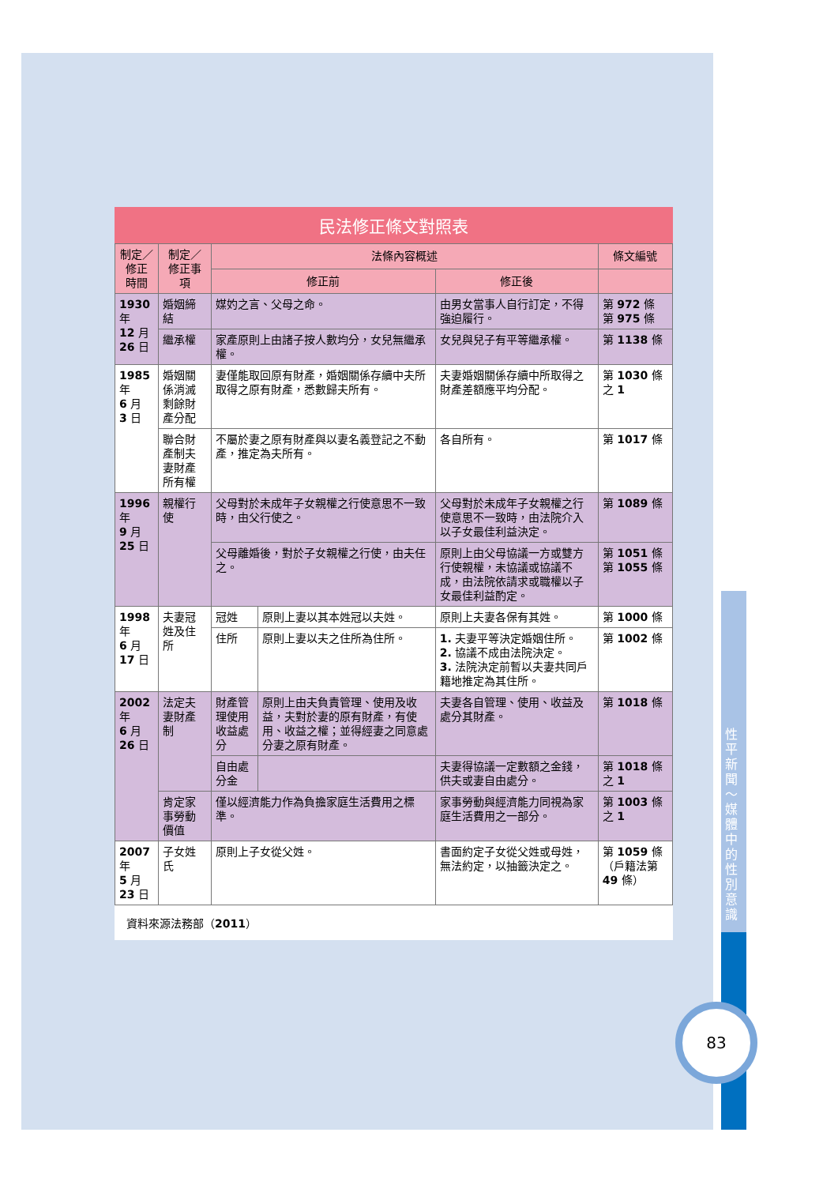民法修正條文對照表
| 制定／ 修正 時間 | 制定／修正事項 | 法條內容概述 | | | 條文編號 |
| --- | --- | --- | --- | --- | --- |
| | | 修正前 | | 修正後 | |
| 1930 年 12 月 26 日 | 婚姻締結 | 媒妁之言、父母之命。 | | 由男女當事人自行訂定，不得強迫履行。 | 第 972 條 第 975 條 |
| | 繼承權 | 家產原則上由諸子按人數均分，女兒無繼承權。 | | 女兒與兒子有平等繼承權。 | 第 1138 條 |
| 1985 年 6 月 3 日 | 婚姻關係消滅剩餘財產分配 | 妻僅能取回原有財產，婚姻關係存續中夫所取得之原有財產，悉數歸夫所有。 | | 夫妻婚姻關係存續中所取得之財產差額應平均分配。 | 第 1030 條之 1 |
| | 聯合財產制夫妻財產所有權 | 不屬於妻之原有財產與以妻名義登記之不動產，推定為夫所有。 | | 各自所有。 | 第 1017 條 |
| 1996 年 9 月 25 日 | 親權行使 | 父母對於未成年子女親權之行使意思不一致時，由父行使之。 | | 父母對於未成年子女親權之行使意思不一致時，由法院介入以子女最佳利益決定。 | 第 1089 條 |
| | | 父母離婚後，對於子女親權之行使，由夫任之。 | | 原則上由父母協議一方或雙方行使親權，未協議或協議不成，由法院依請求或職權以子女最佳利益酌定。 | 第 1051 條 第 1055 條 |
| 1998 年 6 月 17 日 | 夫妻冠姓及住所 | 冠姓 | 原則上妻以其本姓冠以夫姓。 | 原則上夫妻各保有其姓。 | 第 1000 條 |
| | | 住所 | 原則上妻以夫之住所為住所。 | 1. 夫妻平等決定婚姻住所。 2. 協議不成由法院決定。 3. 法院決定前暫以夫妻共同戶籍地推定為其住所。 | 第 1002 條 |
| 2002 年 6 月 26 日 | 法定夫妻財產制 | 財產管理使用收益處分 | 原則上由夫負責管理、使用及收益，夫對於妻的原有財產，有使用、收益之權；並得經妻之同意處分妻之原有財產。 | 夫妻各自管理、使用、收益及處分其財產。 | 第 1018 條 |
| | | 自由處分金 | | 夫妻得協議一定數額之金錢，供夫或妻自由處分。 | 第 1018 條之 1 |
| | 肯定家事勞動價值 | 僅以經濟能力作為負擔家庭生活費用之標準。 | | 家事勞動與經濟能力同視為家庭生活費用之一部分。 | 第 1003 條之 1 |
| 2007 年 5 月 23 日 | 子女姓氏 | 原則上子女從父姓。 | | 書面約定子女從父姓或母姓，無法約定，以抽籤決定之。 | 第 1059 條（戶籍法第 49 條） |
資料來源法務部（2011）
性平新聞～媒體中的性別意識
83